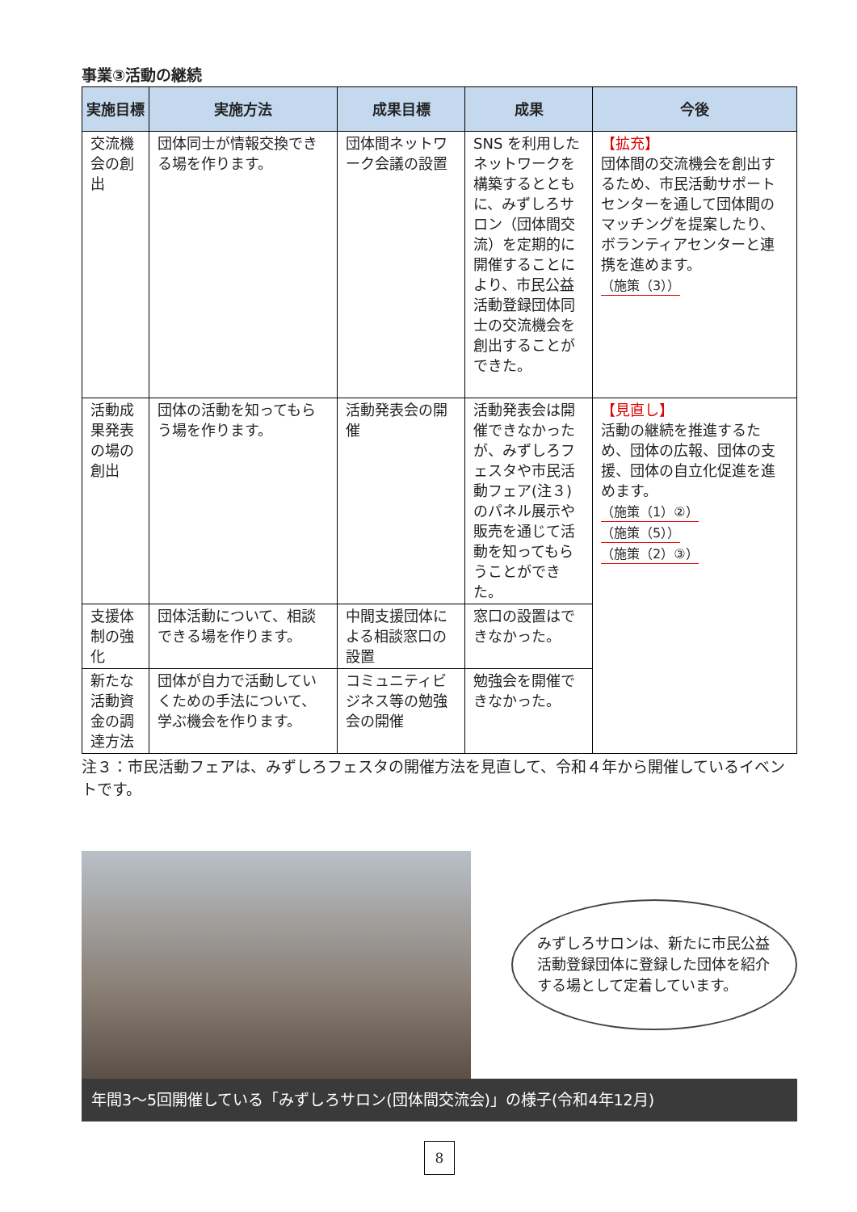事業③活動の継続
| 実施目標 | 実施方法 | 成果目標 | 成果 | 今後 |
| --- | --- | --- | --- | --- |
| 交流機会の創出 | 団体同士が情報交換できる場を作ります。 | 団体間ネットワーク会議の設置 | SNS を利用したネットワークを構築するとともに、みずしろサロン（団体間交流）を定期的に開催することにより、市民公益活動登録団体同士の交流機会を創出することができた。 | 【拡充】 団体間の交流機会を創出するため、市民活動サポートセンターを通して団体間のマッチングを提案したり、ボランティアセンターと連携を進めます。 （施策（3）） |
| 活動成果発表の場の創出 | 団体の活動を知ってもらう場を作ります。 | 活動発表会の開催 | 活動発表会は開催できなかったが、みずしろフェスタや市民活動フェア(注３)のパネル展示や販売を通じて活動を知ってもらうことができた。 | 【見直し】 活動の継続を推進するため、団体の広報、団体の支援、団体の自立化促進を進めます。 （施策（1）②） （施策（5）） （施策（2）③） |
| 支援体制の強化 | 団体活動について、相談できる場を作ります。 | 中間支援団体による相談窓口の設置 | 窓口の設置はできなかった。 | |
| 新たな活動資金の調達方法 | 団体が自力で活動していくための手法について、学ぶ機会を作ります。 | コミュニティビジネス等の勉強会の開催 | 勉強会を開催できなかった。 | |
注３：市民活動フェアは、みずしろフェスタの開催方法を見直して、令和４年から開催しているイベントです。
みずしろサロンは、新たに市民公益活動登録団体に登録した団体を紹介する場として定着しています。
年間3～5回開催している「みずしろサロン(団体間交流会)」の様子(令和4年12月)
8